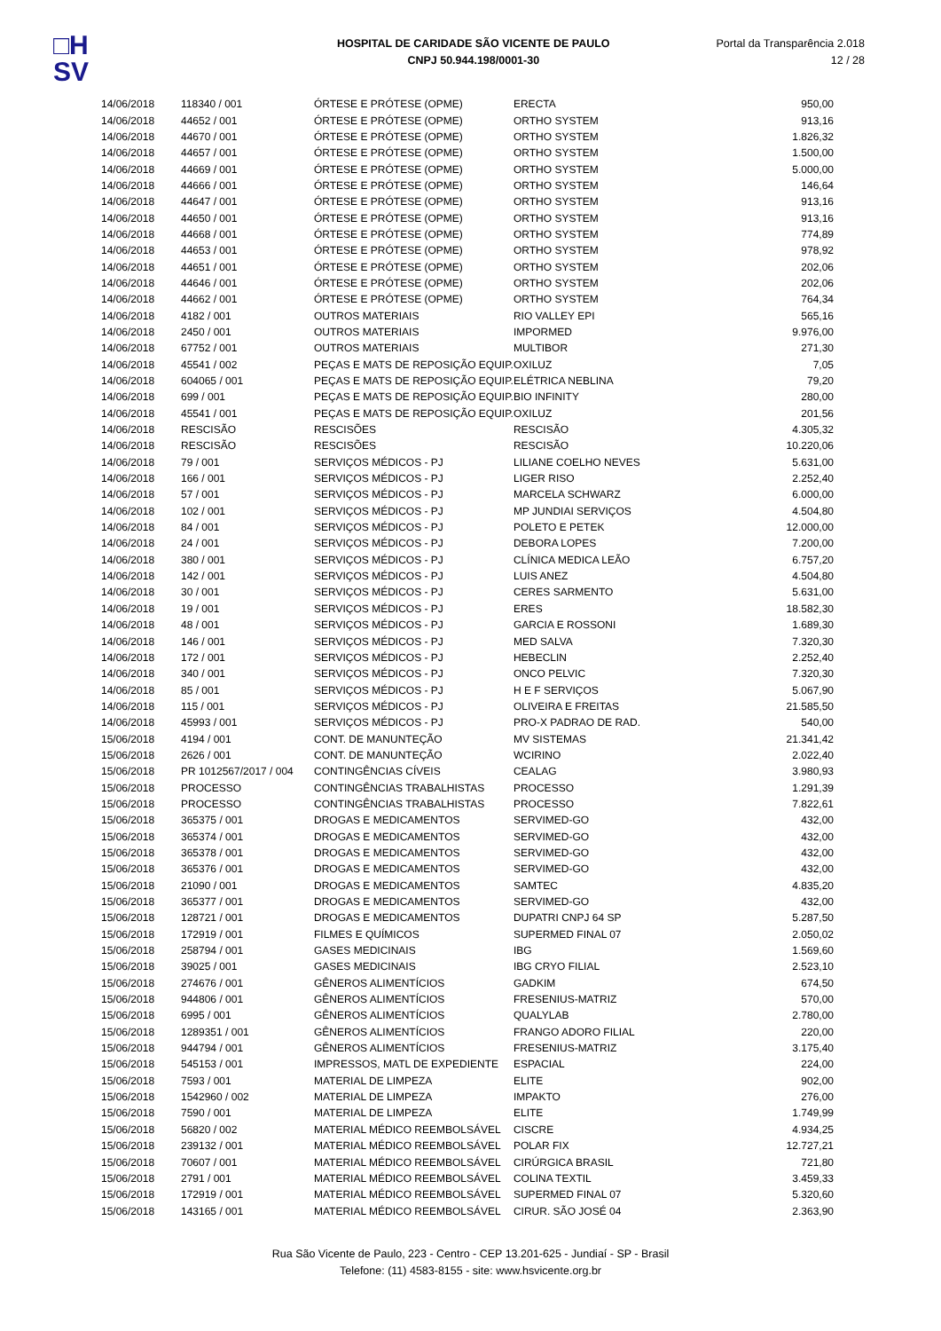□H
SV
HOSPITAL DE CARIDADE SÃO VICENTE DE PAULO
CNPJ 50.944.198/0001-30
Portal da Transparência 2.018
12 / 28
| 14/06/2018 | 118340 / 001 | ÓRTESE E PRÓTESE (OPME) | ERECTA | 950,00 |
| 14/06/2018 | 44652 / 001 | ÓRTESE E PRÓTESE (OPME) | ORTHO SYSTEM | 913,16 |
| 14/06/2018 | 44670 / 001 | ÓRTESE E PRÓTESE (OPME) | ORTHO SYSTEM | 1.826,32 |
| 14/06/2018 | 44657 / 001 | ÓRTESE E PRÓTESE (OPME) | ORTHO SYSTEM | 1.500,00 |
| 14/06/2018 | 44669 / 001 | ÓRTESE E PRÓTESE (OPME) | ORTHO SYSTEM | 5.000,00 |
| 14/06/2018 | 44666 / 001 | ÓRTESE E PRÓTESE (OPME) | ORTHO SYSTEM | 146,64 |
| 14/06/2018 | 44647 / 001 | ÓRTESE E PRÓTESE (OPME) | ORTHO SYSTEM | 913,16 |
| 14/06/2018 | 44650 / 001 | ÓRTESE E PRÓTESE (OPME) | ORTHO SYSTEM | 913,16 |
| 14/06/2018 | 44668 / 001 | ÓRTESE E PRÓTESE (OPME) | ORTHO SYSTEM | 774,89 |
| 14/06/2018 | 44653 / 001 | ÓRTESE E PRÓTESE (OPME) | ORTHO SYSTEM | 978,92 |
| 14/06/2018 | 44651 / 001 | ÓRTESE E PRÓTESE (OPME) | ORTHO SYSTEM | 202,06 |
| 14/06/2018 | 44646 / 001 | ÓRTESE E PRÓTESE (OPME) | ORTHO SYSTEM | 202,06 |
| 14/06/2018 | 44662 / 001 | ÓRTESE E PRÓTESE (OPME) | ORTHO SYSTEM | 764,34 |
| 14/06/2018 | 4182 / 001 | OUTROS MATERIAIS | RIO VALLEY EPI | 565,16 |
| 14/06/2018 | 2450 / 001 | OUTROS MATERIAIS | IMPORMED | 9.976,00 |
| 14/06/2018 | 67752 / 001 | OUTROS MATERIAIS | MULTIBOR | 271,30 |
| 14/06/2018 | 45541 / 002 | PEÇAS E MATS DE REPOSIÇÃO EQUIP. | OXILUZ | 7,05 |
| 14/06/2018 | 604065 / 001 | PEÇAS E MATS DE REPOSIÇÃO EQUIP. | ELÉTRICA NEBLINA | 79,20 |
| 14/06/2018 | 699 / 001 | PEÇAS E MATS DE REPOSIÇÃO EQUIP. | BIO INFINITY | 280,00 |
| 14/06/2018 | 45541 / 001 | PEÇAS E MATS DE REPOSIÇÃO EQUIP. | OXILUZ | 201,56 |
| 14/06/2018 | RESCISÃO | RESCISÕES | RESCISÃO | 4.305,32 |
| 14/06/2018 | RESCISÃO | RESCISÕES | RESCISÃO | 10.220,06 |
| 14/06/2018 | 79 / 001 | SERVIÇOS MÉDICOS - PJ | LILIANE COELHO NEVES | 5.631,00 |
| 14/06/2018 | 166 / 001 | SERVIÇOS MÉDICOS - PJ | LIGER RISO | 2.252,40 |
| 14/06/2018 | 57 / 001 | SERVIÇOS MÉDICOS - PJ | MARCELA SCHWARZ | 6.000,00 |
| 14/06/2018 | 102 / 001 | SERVIÇOS MÉDICOS - PJ | MP JUNDIAI SERVIÇOS | 4.504,80 |
| 14/06/2018 | 84 / 001 | SERVIÇOS MÉDICOS - PJ | POLETO E PETEK | 12.000,00 |
| 14/06/2018 | 24 / 001 | SERVIÇOS MÉDICOS - PJ | DEBORA LOPES | 7.200,00 |
| 14/06/2018 | 380 / 001 | SERVIÇOS MÉDICOS - PJ | CLÍNICA MEDICA LEÃO | 6.757,20 |
| 14/06/2018 | 142 / 001 | SERVIÇOS MÉDICOS - PJ | LUIS ANEZ | 4.504,80 |
| 14/06/2018 | 30 / 001 | SERVIÇOS MÉDICOS - PJ | CERES SARMENTO | 5.631,00 |
| 14/06/2018 | 19 / 001 | SERVIÇOS MÉDICOS - PJ | ERES | 18.582,30 |
| 14/06/2018 | 48 / 001 | SERVIÇOS MÉDICOS - PJ | GARCIA E ROSSONI | 1.689,30 |
| 14/06/2018 | 146 / 001 | SERVIÇOS MÉDICOS - PJ | MED SALVA | 7.320,30 |
| 14/06/2018 | 172 / 001 | SERVIÇOS MÉDICOS - PJ | HEBECLIN | 2.252,40 |
| 14/06/2018 | 340 / 001 | SERVIÇOS MÉDICOS - PJ | ONCO PELVIC | 7.320,30 |
| 14/06/2018 | 85 / 001 | SERVIÇOS MÉDICOS - PJ | H E F SERVIÇOS | 5.067,90 |
| 14/06/2018 | 115 / 001 | SERVIÇOS MÉDICOS - PJ | OLIVEIRA E FREITAS | 21.585,50 |
| 14/06/2018 | 45993 / 001 | SERVIÇOS MÉDICOS - PJ | PRO-X PADRAO DE RAD. | 540,00 |
| 15/06/2018 | 4194 / 001 | CONT. DE MANUNTEÇÃO | MV SISTEMAS | 21.341,42 |
| 15/06/2018 | 2626 / 001 | CONT. DE MANUNTEÇÃO | WCIRINO | 2.022,40 |
| 15/06/2018 | PR 1012567/2017 / 004 | CONTINGÊNCIAS CÍVEIS | CEALAG | 3.980,93 |
| 15/06/2018 | PROCESSO | CONTINGÊNCIAS TRABALHISTAS | PROCESSO | 1.291,39 |
| 15/06/2018 | PROCESSO | CONTINGÊNCIAS TRABALHISTAS | PROCESSO | 7.822,61 |
| 15/06/2018 | 365375 / 001 | DROGAS E MEDICAMENTOS | SERVIMED-GO | 432,00 |
| 15/06/2018 | 365374 / 001 | DROGAS E MEDICAMENTOS | SERVIMED-GO | 432,00 |
| 15/06/2018 | 365378 / 001 | DROGAS E MEDICAMENTOS | SERVIMED-GO | 432,00 |
| 15/06/2018 | 365376 / 001 | DROGAS E MEDICAMENTOS | SERVIMED-GO | 432,00 |
| 15/06/2018 | 21090 / 001 | DROGAS E MEDICAMENTOS | SAMTEC | 4.835,20 |
| 15/06/2018 | 365377 / 001 | DROGAS E MEDICAMENTOS | SERVIMED-GO | 432,00 |
| 15/06/2018 | 128721 / 001 | DROGAS E MEDICAMENTOS | DUPATRI CNPJ 64 SP | 5.287,50 |
| 15/06/2018 | 172919 / 001 | FILMES E QUÍMICOS | SUPERMED FINAL 07 | 2.050,02 |
| 15/06/2018 | 258794 / 001 | GASES MEDICINAIS | IBG | 1.569,60 |
| 15/06/2018 | 39025 / 001 | GASES MEDICINAIS | IBG CRYO FILIAL | 2.523,10 |
| 15/06/2018 | 274676 / 001 | GÊNEROS ALIMENTÍCIOS | GADKIM | 674,50 |
| 15/06/2018 | 944806 / 001 | GÊNEROS ALIMENTÍCIOS | FRESENIUS-MATRIZ | 570,00 |
| 15/06/2018 | 6995 / 001 | GÊNEROS ALIMENTÍCIOS | QUALYLAB | 2.780,00 |
| 15/06/2018 | 1289351 / 001 | GÊNEROS ALIMENTÍCIOS | FRANGO ADORO FILIAL | 220,00 |
| 15/06/2018 | 944794 / 001 | GÊNEROS ALIMENTÍCIOS | FRESENIUS-MATRIZ | 3.175,40 |
| 15/06/2018 | 545153 / 001 | IMPRESSOS, MATL DE EXPEDIENTE | ESPACIAL | 224,00 |
| 15/06/2018 | 7593 / 001 | MATERIAL DE LIMPEZA | ELITE | 902,00 |
| 15/06/2018 | 1542960 / 002 | MATERIAL DE LIMPEZA | IMPAKTO | 276,00 |
| 15/06/2018 | 7590 / 001 | MATERIAL DE LIMPEZA | ELITE | 1.749,99 |
| 15/06/2018 | 56820 / 002 | MATERIAL MÉDICO REEMBOLSÁVEL | CISCRE | 4.934,25 |
| 15/06/2018 | 239132 / 001 | MATERIAL MÉDICO REEMBOLSÁVEL | POLAR FIX | 12.727,21 |
| 15/06/2018 | 70607 / 001 | MATERIAL MÉDICO REEMBOLSÁVEL | CIRÚRGICA BRASIL | 721,80 |
| 15/06/2018 | 2791 / 001 | MATERIAL MÉDICO REEMBOLSÁVEL | COLINA TEXTIL | 3.459,33 |
| 15/06/2018 | 172919 / 001 | MATERIAL MÉDICO REEMBOLSÁVEL | SUPERMED FINAL 07 | 5.320,60 |
| 15/06/2018 | 143165 / 001 | MATERIAL MÉDICO REEMBOLSÁVEL | CIRUR. SÃO JOSÉ 04 | 2.363,90 |
Rua São Vicente de Paulo, 223 - Centro - CEP 13.201-625 - Jundiaí - SP - Brasil
Telefone: (11) 4583-8155 - site: www.hsvicente.org.br